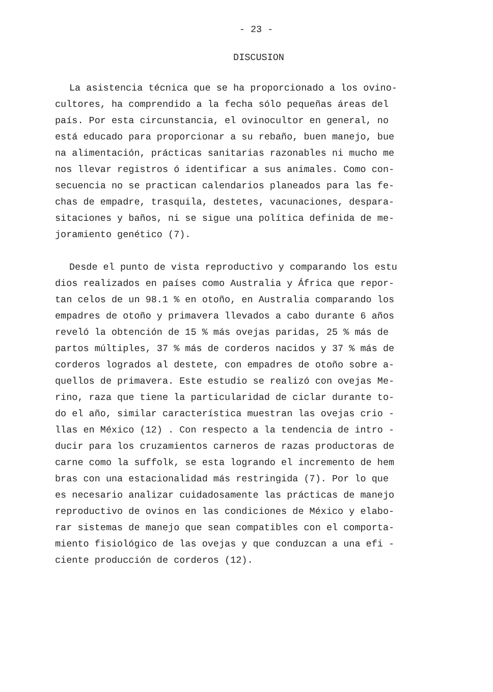- 23 -
DISCUSION
La asistencia técnica que se ha proporcionado a los ovino-
cultores, ha comprendido a la fecha sólo pequeñas áreas del
país. Por esta circunstancia, el ovinocultor en general, no
está educado para proporcionar a su rebaño, buen manejo, bue
na alimentación, prácticas sanitarias razonables ni mucho me
nos llevar registros ó identificar a sus animales. Como con-
secuencia no se practican calendarios planeados para las fe-
chas de empadre, trasquila, destetes, vacunaciones, despara-
sitaciones y baños, ni se sigue una política definida de me-
joramiento genético (7).
Desde el punto de vista reproductivo y comparando los estu
dios realizados en países como Australia y África que repor-
tan celos de un 98.1 % en otoño, en Australia comparando los
empadres de otoño y primavera llevados a cabo durante 6 años
reveló la obtención de 15 % más ovejas paridas, 25 % más de
partos múltiples, 37 % más de corderos nacidos y 37 % más de
corderos logrados al destete, con empadres de otoño sobre a-
quellos de primavera. Este estudio se realizó con ovejas Me-
rino, raza que tiene la particularidad de ciclar durante to-
do el año, similar característica muestran las ovejas crio -
llas en México (12) . Con respecto a la tendencia de intro -
ducir para los cruzamientos carneros de razas productoras de
carne como la suffolk, se esta logrando el incremento de hem
bras con una estacionalidad más restringida (7). Por lo que
es necesario analizar cuidadosamente las prácticas de manejo
reproductivo de ovinos en las condiciones de México y elabo-
rar sistemas de manejo que sean compatibles con el comporta-
miento fisiológico de las ovejas y que conduzcan a una efi -
ciente producción de corderos (12).